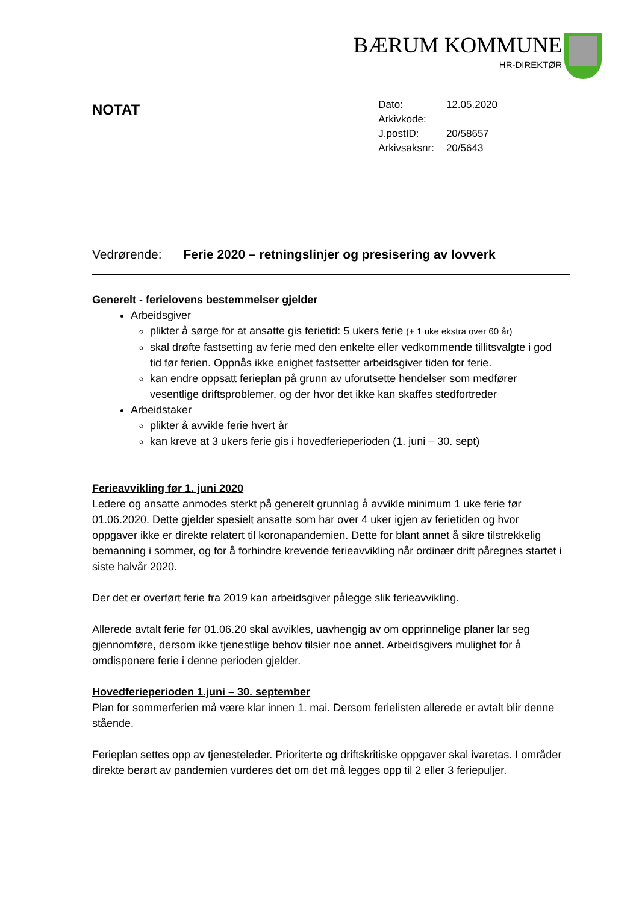BÆRUM KOMMUNE
HR-DIREKTØR
NOTAT
| Dato: | 12.05.2020 |
| Arkivkode: | |
| J.postID: | 20/58657 |
| Arkivsaksnr: | 20/5643 |
Vedrørende: Ferie 2020 – retningslinjer og presisering av lovverk
Generelt - ferielovens bestemmelser gjelder
Arbeidsgiver
plikter å sørge for at ansatte gis ferietid: 5 ukers ferie (+ 1 uke ekstra over 60 år)
skal drøfte fastsetting av ferie med den enkelte eller vedkommende tillitsvalgte i god tid før ferien. Oppnås ikke enighet fastsetter arbeidsgiver tiden for ferie.
kan endre oppsatt ferieplan på grunn av uforutsette hendelser som medfører vesentlige driftsproblemer, og der hvor det ikke kan skaffes stedfortreder
Arbeidstaker
plikter å avvikle ferie hvert år
kan kreve at 3 ukers ferie gis i hovedferieperioden (1. juni – 30. sept)
Ferieavvikling før 1. juni 2020
Ledere og ansatte anmodes sterkt på generelt grunnlag å avvikle minimum 1 uke ferie før 01.06.2020. Dette gjelder spesielt ansatte som har over 4 uker igjen av ferietiden og hvor oppgaver ikke er direkte relatert til koronapandemien. Dette for blant annet å sikre tilstrekkelig bemanning i sommer, og for å forhindre krevende ferieavvikling når ordinær drift påregnes startet i siste halvår 2020.
Der det er overført ferie fra 2019 kan arbeidsgiver pålegge slik ferieavvikling.
Allerede avtalt ferie før 01.06.20 skal avvikles, uavhengig av om opprinnelige planer lar seg gjennomføre, dersom ikke tjenestlige behov tilsier noe annet. Arbeidsgivers mulighet for å omdisponere ferie i denne perioden gjelder.
Hovedferieperioden 1.juni – 30. september
Plan for sommerferien må være klar innen 1. mai. Dersom ferielisten allerede er avtalt blir denne stående.
Ferieplan settes opp av tjenesteleder. Prioriterte og driftskritiske oppgaver skal ivaretas. I områder direkte berørt av pandemien vurderes det om det må legges opp til 2 eller 3 feriepuljer.